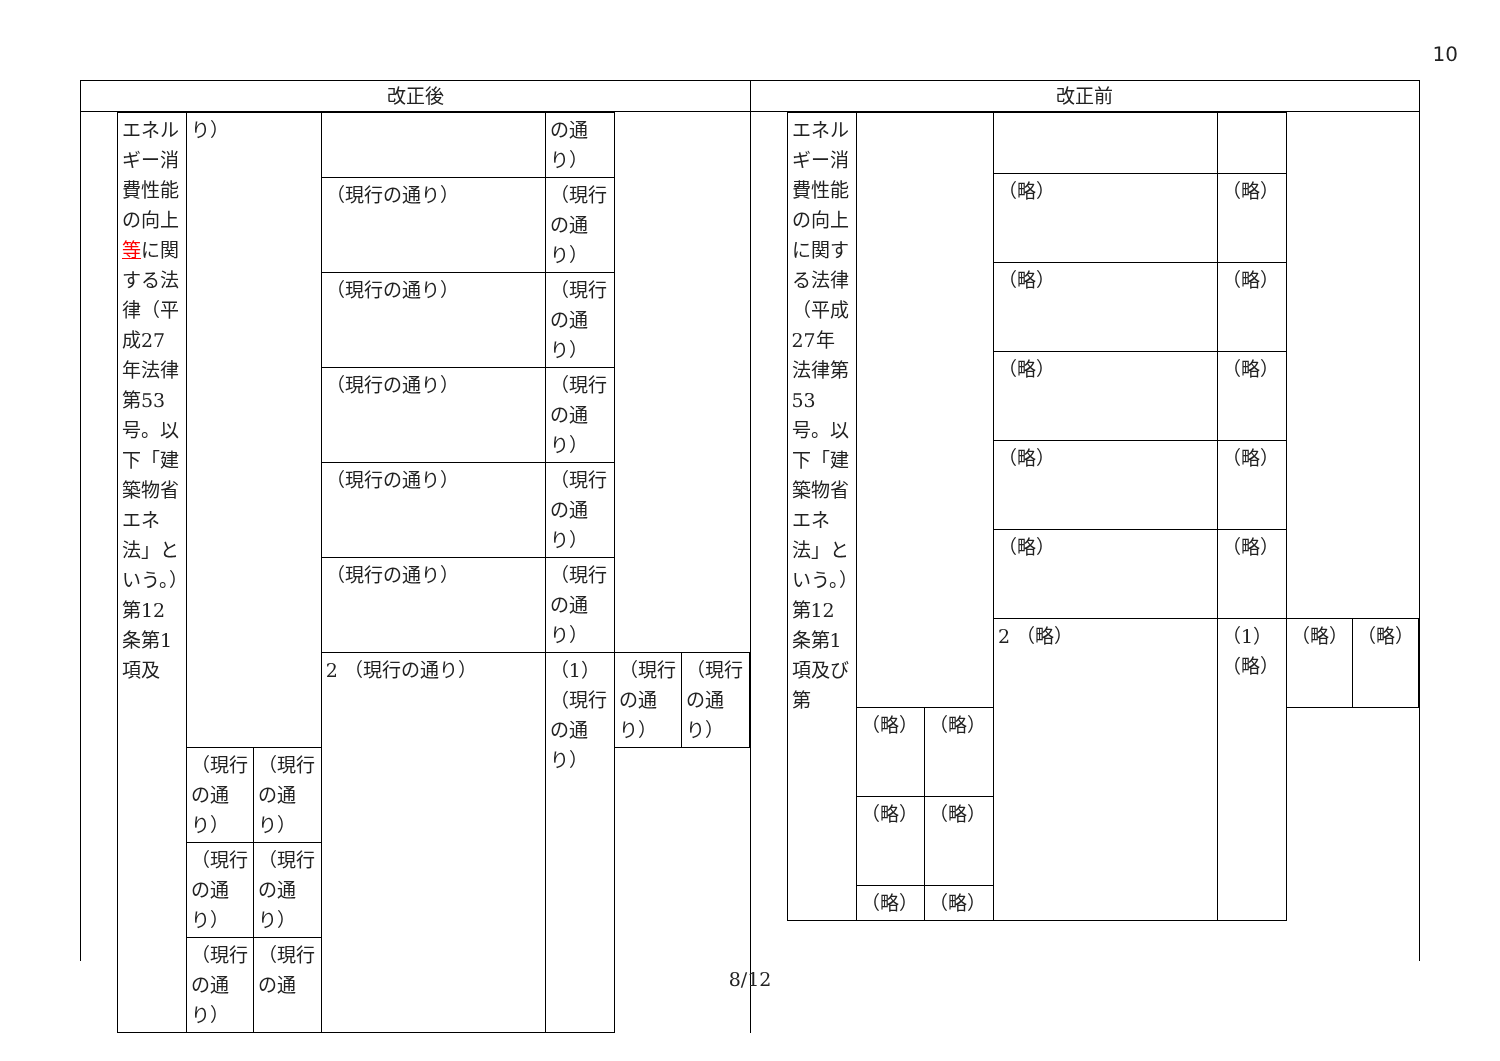10
改正後 改正前
| エネルギー消費性能の向上 等 に関する法律（平成27年法律第53号。以下「建築物省エネ法」という。）第12条第1項及 | り） | | | の通り） | | |
| | | | （現行の通り） | （現行の通り） | | |
| | | | （現行の通り） | （現行の通り） | | |
| | | | （現行の通り） | （現行の通り） | | |
| | | | （現行の通り） | （現行の通り） | | |
| | | | （現行の通り） | （現行の通り） | | |
| | | | 2 （現行の通り） | （1）（現行の通り） | （現行の通り） | （現行の通り） |
| | （現行の通り） | （現行の通り） | | | | |
| | （現行の通り） | （現行の通り） | | | | |
| | （現行の通り） | （現行の通 | | | | |
| エネルギー消費性能の向上に関する法律（平成27年法律第53号。以下「建築物省エネ法」という。）第12条第1項及び第 | | | | | | |
| | | | （略） | （略） | | |
| | | | （略） | （略） | | |
| | | | （略） | （略） | | |
| | | | （略） | （略） | | |
| | | | （略） | （略） | | |
| | | | 2 （略） | （1）（略） | （略） | （略） |
| | （略） | （略） | | | | |
| | （略） | （略） | | | | |
| | （略） | （略） | | | | |
8/12